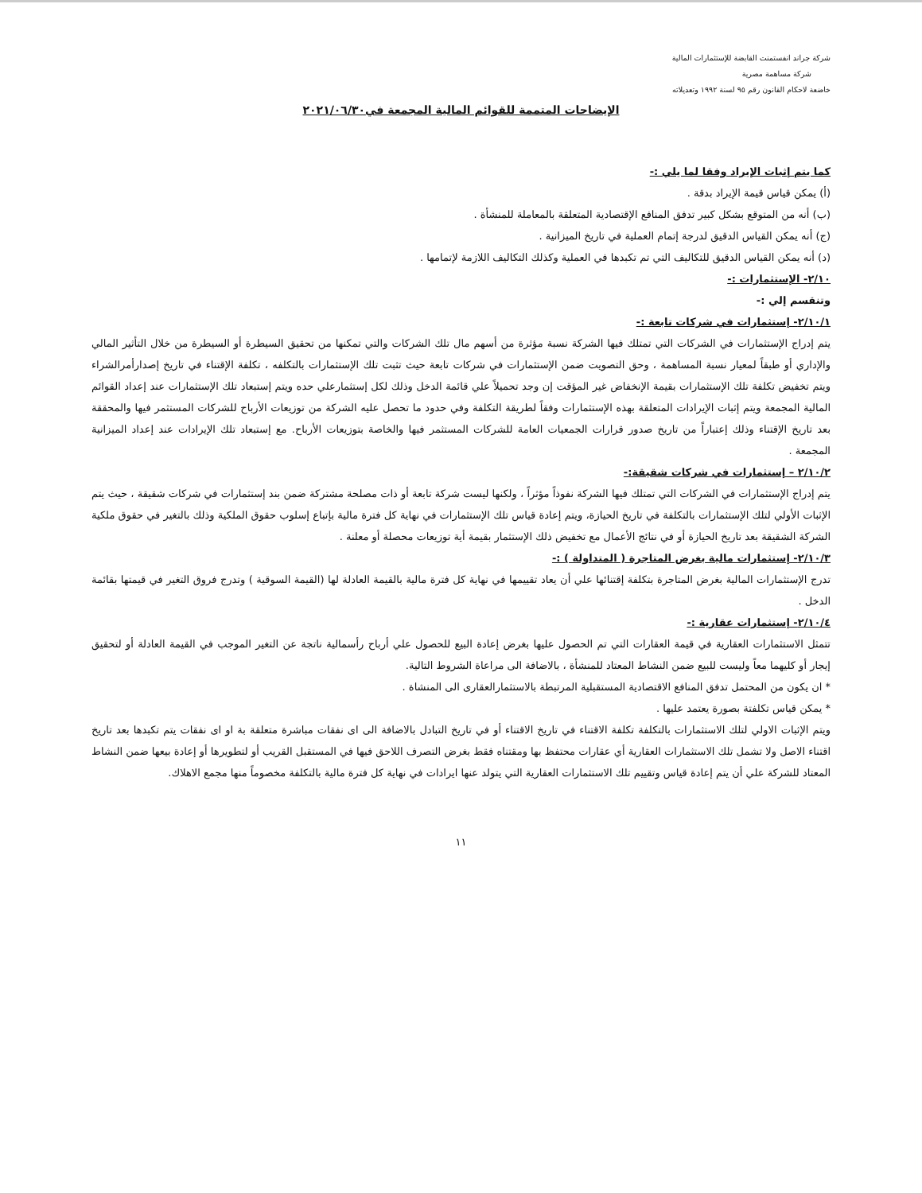شركة جراند انفستمنت القابضة للإستثمارات المالية
شركة مساهمة مصرية
خاضعة لاحكام القانون رقم ٩٥ لسنة ١٩٩٢ وتعديلاته
الإيضاحات المتممة للقوائم المالية المجمعة في٢٠٢١/٠٦/٣٠
كما يتم إثبات الإيراد وفقا لما يلي :-
(أ) يمكن قياس قيمة الإيراد بدقة .
(ب) أنه من المتوقع بشكل كبير تدفق المنافع الإقتصادية المتعلقة بالمعاملة للمنشأة .
(ج) أنه يمكن القياس الدقيق لدرجة إتمام العملية في تاريخ الميزانية .
(د) أنه يمكن القياس الدقيق للتكاليف التي تم تكبدها في العملية وكذلك التكاليف اللازمة لإتمامها .
٢/١٠- الإستثمارات :-
وتنقسم إلي :-
٢/١٠/١- إستثمارات في شركات تابعة :-
يتم إدراج الإستثمارات في الشركات التي تمتلك فيها الشركة نسبة مؤثرة من أسهم مال تلك الشركات والتي تمكنها من تحقيق السيطرة أو السيطرة من خلال التأثير المالي والإداري أو طبقاً لمعيار نسبة المساهمة ، وحق التصويت ضمن الإستثمارات في شركات تابعة حيث تثبت تلك الإستثمارات بالتكلفه ، تكلفة الإقتناء في تاريخ إصدارأمرالشراء ويتم تخفيض تكلفة تلك الإستثمارات بقيمة الإنخفاض غير المؤقت إن وجد تحميلاً علي قائمة الدخل وذلك لكل إستثمارعلي حده ويتم إستبعاد تلك الإستثمارات عند إعداد القوائم المالية المجمعة ويتم إثبات الإيرادات المتعلقة بهذه الإستثمارات وفقاً لطريقة التكلفة وفي حدود ما تحصل عليه الشركة من توزيعات الأرباح للشركات المستثمر فيها والمحققة بعد تاريخ الإقتناء وذلك إعتباراً من تاريخ صدور قرارات الجمعيات العامة للشركات المستثمر فيها والخاصة بتوزيعات الأرباح. مع إستبعاد تلك الإيرادات عند إعداد الميزانية المجمعة .
٢/١٠/٢ – إستثمارات في شركات شقيقة:-
يتم إدراج الإستثمارات في الشركات التي تمتلك فيها الشركة نفوذاً مؤثراً ، ولكنها ليست شركة تابعة أو ذات مصلحة مشتركة ضمن بند إستثمارات في شركات شقيقة ، حيث يتم الإثبات الأولي لتلك الإستثمارات بالتكلفة في تاريخ الحيازة، ويتم إعادة قياس تلك الإستثمارات في نهاية كل فترة مالية بإتباع إسلوب حقوق الملكية وذلك بالتغير في حقوق ملكية الشركة الشقيقة بعد تاريخ الحيازة أو في نتائج الأعمال مع تخفيض ذلك الإستثمار بقيمة أية توزيعات محصلة أو معلنة .
٢/١٠/٣- إستثمارات مالية بغرض المتاجرة ( المتداولة ) :-
تدرج الإستثمارات المالية بغرض المتاجرة بتكلفة إقتنائها علي أن يعاد تقييمها في نهاية كل فترة مالية بالقيمة العادلة لها (القيمة السوقية ) وتدرج فروق التغير في قيمتها بقائمة الدخل .
٢/١٠/٤- إستثمارات عقارية :-
تتمثل الاستثمارات العقارية في قيمة العقارات التي تم الحصول عليها بغرض إعادة البيع للحصول علي أرباح رأسمالية ناتجة عن التغير الموجب في القيمة العادلة أو لتحقيق إيجار أو كليهما معاً وليست للبيع ضمن النشاط المعتاد للمنشأة ، بالاضافة الى مراعاة الشروط التالية.
* ان يكون من المحتمل تدفق المنافع الاقتصادية المستقبلية المرتبطة بالاستثمارالعقارى الى المنشاة .
* يمكن قياس تكلفتة بصورة يعتمد عليها .
ويتم الإثبات الاولي لتلك الاستثمارات بالتكلفة تكلفة الاقتناء في تاريخ الاقتناء أو في تاريخ التبادل بالاضافة الى اى نفقات مباشرة متعلقة بة او اى نفقات يتم تكبدها بعد تاريخ اقتناء الاصل ولا تشمل تلك الاستثمارات العقارية أي عقارات محتفظ بها ومقتناه فقط بغرض التصرف اللاحق فيها في المستقبل القريب أو لتطويرها أو إعادة بيعها ضمن النشاط المعتاد للشركة علي أن يتم إعادة قياس وتقييم تلك الاستثمارات العقارية التي يتولد عنها ايرادات في نهاية كل فترة مالية بالتكلفة مخصوماً منها مجمع الاهلاك.
١١